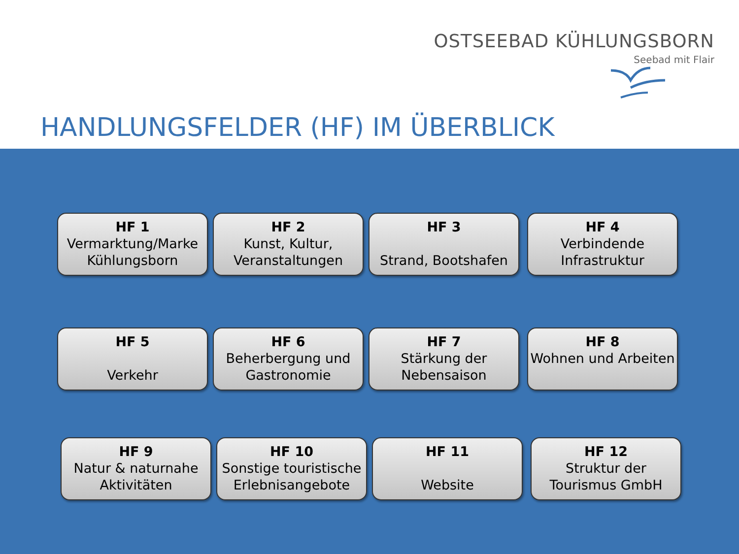OSTSEEBAD KÜHLUNGSBORN
Seebad mit Flair
HANDLUNGSFELDER (HF) IM ÜBERBLICK
HF 1
Vermarktung/Marke Kühlungsborn
HF 2
Kunst, Kultur, Veranstaltungen
HF 3
Strand, Bootshafen
HF 4
Verbindende Infrastruktur
HF 5
Verkehr
HF 6
Beherbergung und Gastronomie
HF 7
Stärkung der Nebensaison
HF 8
Wohnen und Arbeiten
HF 9
Natur & naturnahe Aktivitäten
HF 10
Sonstige touristische Erlebnisangebote
HF 11
Website
HF 12
Struktur der Tourismus GmbH